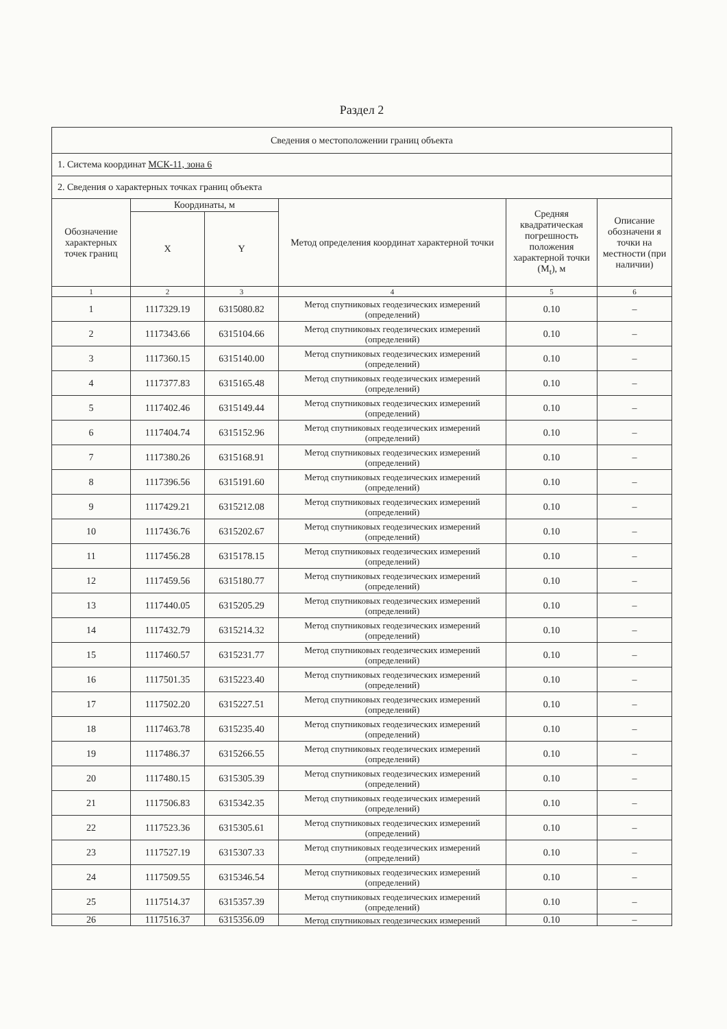Раздел 2
| Сведения о местоположении границ объекта | | | | | |
| 1. Система координат МСК-11, зона 6 | | | | | |
| 2. Сведения о характерных точках границ объекта | | | | | |
| Обозначение характерных точек границ | Координаты, м | | Метод определения координат характерной точки | Средняя квадратическая погрешность положения характерной точки (M<sub>t</sub>), м | Описание обозначени я точки на местности (при наличии) |
| | X | Y | | | |
| 1 | 2 | 3 | 4 | 5 | 6 |
| 1 | 1117329.19 | 6315080.82 | Метод спутниковых геодезических измерений (определений) | 0.10 | – |
| 2 | 1117343.66 | 6315104.66 | Метод спутниковых геодезических измерений (определений) | 0.10 | – |
| 3 | 1117360.15 | 6315140.00 | Метод спутниковых геодезических измерений (определений) | 0.10 | – |
| 4 | 1117377.83 | 6315165.48 | Метод спутниковых геодезических измерений (определений) | 0.10 | – |
| 5 | 1117402.46 | 6315149.44 | Метод спутниковых геодезических измерений (определений) | 0.10 | – |
| 6 | 1117404.74 | 6315152.96 | Метод спутниковых геодезических измерений (определений) | 0.10 | – |
| 7 | 1117380.26 | 6315168.91 | Метод спутниковых геодезических измерений (определений) | 0.10 | – |
| 8 | 1117396.56 | 6315191.60 | Метод спутниковых геодезических измерений (определений) | 0.10 | – |
| 9 | 1117429.21 | 6315212.08 | Метод спутниковых геодезических измерений (определений) | 0.10 | – |
| 10 | 1117436.76 | 6315202.67 | Метод спутниковых геодезических измерений (определений) | 0.10 | – |
| 11 | 1117456.28 | 6315178.15 | Метод спутниковых геодезических измерений (определений) | 0.10 | – |
| 12 | 1117459.56 | 6315180.77 | Метод спутниковых геодезических измерений (определений) | 0.10 | – |
| 13 | 1117440.05 | 6315205.29 | Метод спутниковых геодезических измерений (определений) | 0.10 | – |
| 14 | 1117432.79 | 6315214.32 | Метод спутниковых геодезических измерений (определений) | 0.10 | – |
| 15 | 1117460.57 | 6315231.77 | Метод спутниковых геодезических измерений (определений) | 0.10 | – |
| 16 | 1117501.35 | 6315223.40 | Метод спутниковых геодезических измерений (определений) | 0.10 | – |
| 17 | 1117502.20 | 6315227.51 | Метод спутниковых геодезических измерений (определений) | 0.10 | – |
| 18 | 1117463.78 | 6315235.40 | Метод спутниковых геодезических измерений (определений) | 0.10 | – |
| 19 | 1117486.37 | 6315266.55 | Метод спутниковых геодезических измерений (определений) | 0.10 | – |
| 20 | 1117480.15 | 6315305.39 | Метод спутниковых геодезических измерений (определений) | 0.10 | – |
| 21 | 1117506.83 | 6315342.35 | Метод спутниковых геодезических измерений (определений) | 0.10 | – |
| 22 | 1117523.36 | 6315305.61 | Метод спутниковых геодезических измерений (определений) | 0.10 | – |
| 23 | 1117527.19 | 6315307.33 | Метод спутниковых геодезических измерений (определений) | 0.10 | – |
| 24 | 1117509.55 | 6315346.54 | Метод спутниковых геодезических измерений (определений) | 0.10 | – |
| 25 | 1117514.37 | 6315357.39 | Метод спутниковых геодезических измерений (определений) | 0.10 | – |
| 26 | 1117516.37 | 6315356.09 | Метод спутниковых геодезических измерений | 0.10 | – |